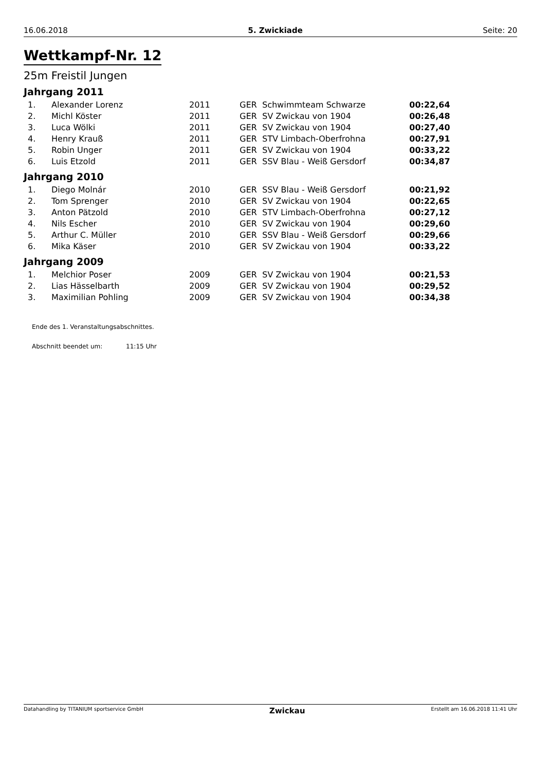16.06.2018 5. Zwickiade Seite: 20
Wettkampf-Nr. 12
25m Freistil Jungen
Jahrgang 2011
| 1. | Alexander Lorenz | 2011 | GER | Schwimmteam Schwarze | 00:22,64 |
| 2. | Michl Köster | 2011 | GER | SV Zwickau von 1904 | 00:26,48 |
| 3. | Luca Wölki | 2011 | GER | SV Zwickau von 1904 | 00:27,40 |
| 4. | Henry Krauß | 2011 | GER | STV Limbach-Oberfrohna | 00:27,91 |
| 5. | Robin Unger | 2011 | GER | SV Zwickau von 1904 | 00:33,22 |
| 6. | Luis Etzold | 2011 | GER | SSV Blau - Weiß Gersdorf | 00:34,87 |
Jahrgang 2010
| 1. | Diego Molnár | 2010 | GER | SSV Blau - Weiß Gersdorf | 00:21,92 |
| 2. | Tom Sprenger | 2010 | GER | SV Zwickau von 1904 | 00:22,65 |
| 3. | Anton Pätzold | 2010 | GER | STV Limbach-Oberfrohna | 00:27,12 |
| 4. | Nils Escher | 2010 | GER | SV Zwickau von 1904 | 00:29,60 |
| 5. | Arthur C. Müller | 2010 | GER | SSV Blau - Weiß Gersdorf | 00:29,66 |
| 6. | Mika Käser | 2010 | GER | SV Zwickau von 1904 | 00:33,22 |
Jahrgang 2009
| 1. | Melchior Poser | 2009 | GER | SV Zwickau von 1904 | 00:21,53 |
| 2. | Lias Hässelbarth | 2009 | GER | SV Zwickau von 1904 | 00:29,52 |
| 3. | Maximilian Pohling | 2009 | GER | SV Zwickau von 1904 | 00:34,38 |
Ende des 1. Veranstaltungsabschnittes.
Abschnitt beendet um: 11:15 Uhr
Datahandling by TITANIUM sportservice GmbH Zwickau Erstellt am 16.06.2018 11:41 Uhr